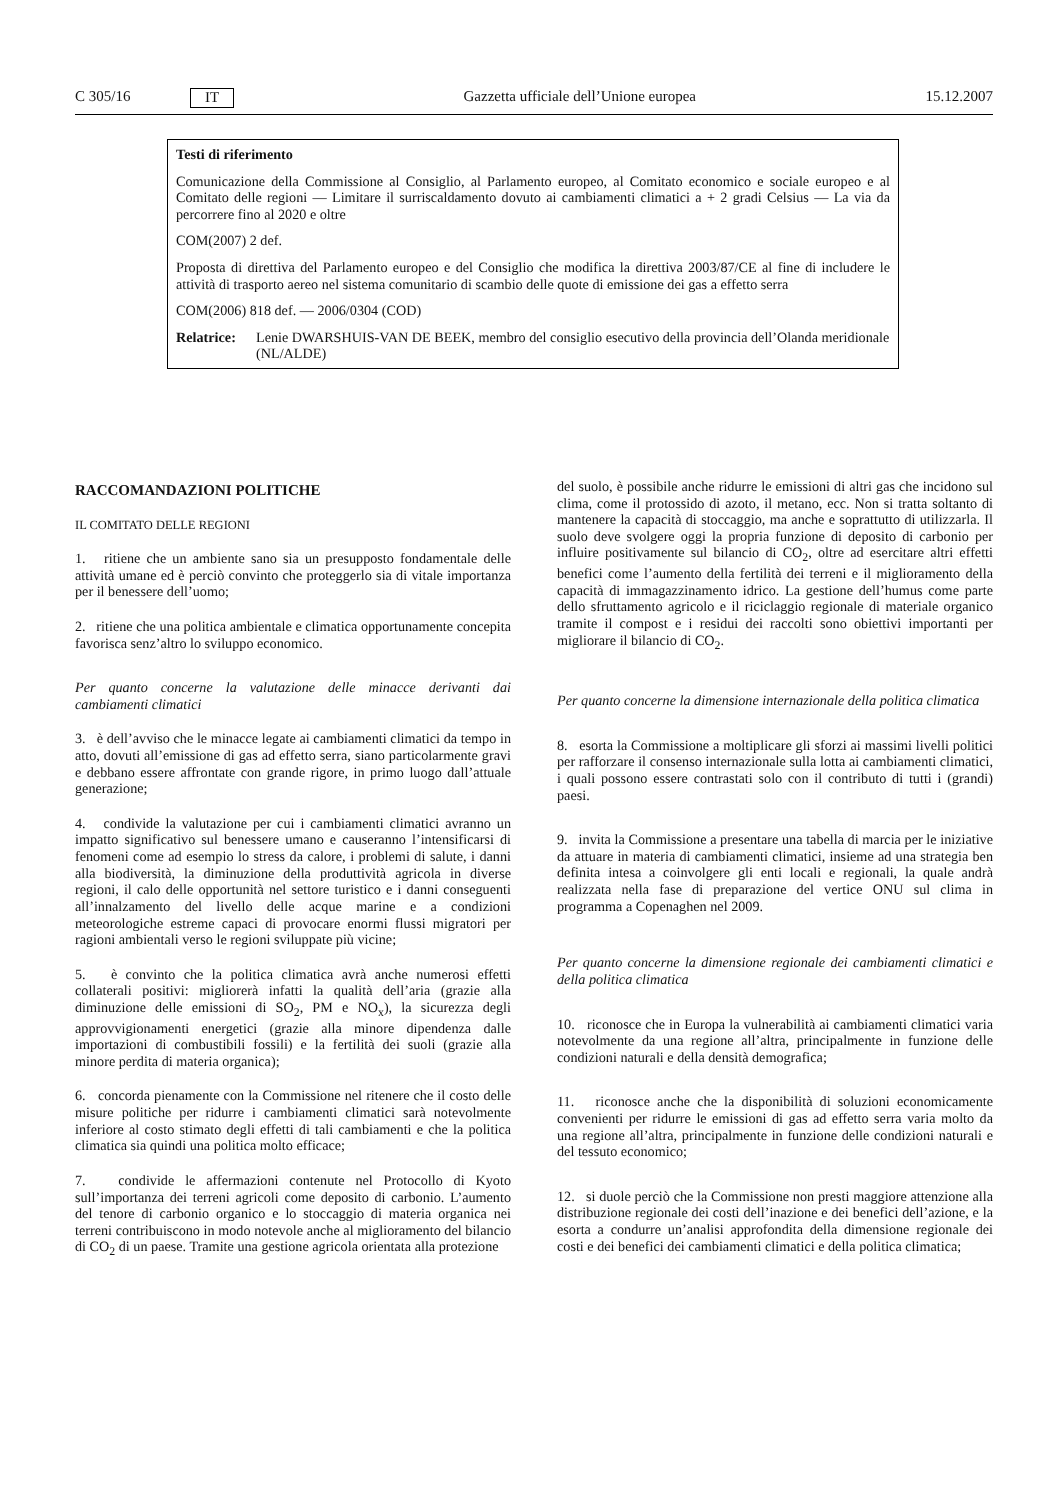C 305/16 IT Gazzetta ufficiale dell’Unione europea 15.12.2007
Testi di riferimento
Comunicazione della Commissione al Consiglio, al Parlamento europeo, al Comitato economico e sociale europeo e al Comitato delle regioni — Limitare il surriscaldamento dovuto ai cambiamenti climatici a + 2 gradi Celsius — La via da percorrere fino al 2020 e oltre
COM(2007) 2 def.
Proposta di direttiva del Parlamento europeo e del Consiglio che modifica la direttiva 2003/87/CE al fine di includere le attività di trasporto aereo nel sistema comunitario di scambio delle quote di emissione dei gas a effetto serra
COM(2006) 818 def. — 2006/0304 (COD)
Relatrice: Lenie DWARSHUIS-VAN DE BEEK, membro del consiglio esecutivo della provincia dell’Olanda meridionale (NL/ALDE)
RACCOMANDAZIONI POLITICHE
IL COMITATO DELLE REGIONI
1. ritiene che un ambiente sano sia un presupposto fondamentale delle attività umane ed è perciò convinto che proteggerlo sia di vitale importanza per il benessere dell’uomo;
2. ritiene che una politica ambientale e climatica opportunamente concepita favorisca senz’altro lo sviluppo economico.
Per quanto concerne la valutazione delle minacce derivanti dai cambiamenti climatici
3. è dell’avviso che le minacce legate ai cambiamenti climatici da tempo in atto, dovuti all’emissione di gas ad effetto serra, siano particolarmente gravi e debbano essere affrontate con grande rigore, in primo luogo dall’attuale generazione;
4. condivide la valutazione per cui i cambiamenti climatici avranno un impatto significativo sul benessere umano e causeranno l’intensificarsi di fenomeni come ad esempio lo stress da calore, i problemi di salute, i danni alla biodiversità, la diminuzione della produttività agricola in diverse regioni, il calo delle opportunità nel settore turistico e i danni conseguenti all’innalzamento del livello delle acque marine e a condizioni meteorologiche estreme capaci di provocare enormi flussi migratori per ragioni ambientali verso le regioni sviluppate più vicine;
5. è convinto che la politica climatica avrà anche numerosi effetti collaterali positivi: migliorerà infatti la qualità dell’aria (grazie alla diminuzione delle emissioni di SO<sub>2</sub>, PM e NO<sub>x</sub>), la sicurezza degli approvvigionamenti energetici (grazie alla minore dipendenza dalle importazioni di combustibili fossili) e la fertilità dei suoli (grazie alla minore perdita di materia organica);
6. concorda pienamente con la Commissione nel ritenere che il costo delle misure politiche per ridurre i cambiamenti climatici sarà notevolmente inferiore al costo stimato degli effetti di tali cambiamenti e che la politica climatica sia quindi una politica molto efficace;
7. condivide le affermazioni contenute nel Protocollo di Kyoto sull’importanza dei terreni agricoli come deposito di carbonio. L’aumento del tenore di carbonio organico e lo stoccaggio di materia organica nei terreni contribuiscono in modo notevole anche al miglioramento del bilancio di CO<sub>2</sub> di un paese. Tramite una gestione agricola orientata alla protezione
del suolo, è possibile anche ridurre le emissioni di altri gas che incidono sul clima, come il protossido di azoto, il metano, ecc. Non si tratta soltanto di mantenere la capacità di stoccaggio, ma anche e soprattutto di utilizzarla. Il suolo deve svolgere oggi la propria funzione di deposito di carbonio per influire positivamente sul bilancio di CO<sub>2</sub>, oltre ad esercitare altri effetti benefici come l’aumento della fertilità dei terreni e il miglioramento della capacità di immagazzinamento idrico. La gestione dell’humus come parte dello sfruttamento agricolo e il riciclaggio regionale di materiale organico tramite il compost e i residui dei raccolti sono obiettivi importanti per migliorare il bilancio di CO<sub>2</sub>.
Per quanto concerne la dimensione internazionale della politica climatica
8. esorta la Commissione a moltiplicare gli sforzi ai massimi livelli politici per rafforzare il consenso internazionale sulla lotta ai cambiamenti climatici, i quali possono essere contrastati solo con il contributo di tutti i (grandi) paesi.
9. invita la Commissione a presentare una tabella di marcia per le iniziative da attuare in materia di cambiamenti climatici, insieme ad una strategia ben definita intesa a coinvolgere gli enti locali e regionali, la quale andrà realizzata nella fase di preparazione del vertice ONU sul clima in programma a Copenaghen nel 2009.
Per quanto concerne la dimensione regionale dei cambiamenti climatici e della politica climatica
10. riconosce che in Europa la vulnerabilità ai cambiamenti climatici varia notevolmente da una regione all’altra, principalmente in funzione delle condizioni naturali e della densità demografica;
11. riconosce anche che la disponibilità di soluzioni economicamente convenienti per ridurre le emissioni di gas ad effetto serra varia molto da una regione all’altra, principalmente in funzione delle condizioni naturali e del tessuto economico;
12. si duole perciò che la Commissione non presti maggiore attenzione alla distribuzione regionale dei costi dell’inazione e dei benefici dell’azione, e la esorta a condurre un’analisi approfondita della dimensione regionale dei costi e dei benefici dei cambiamenti climatici e della politica climatica;